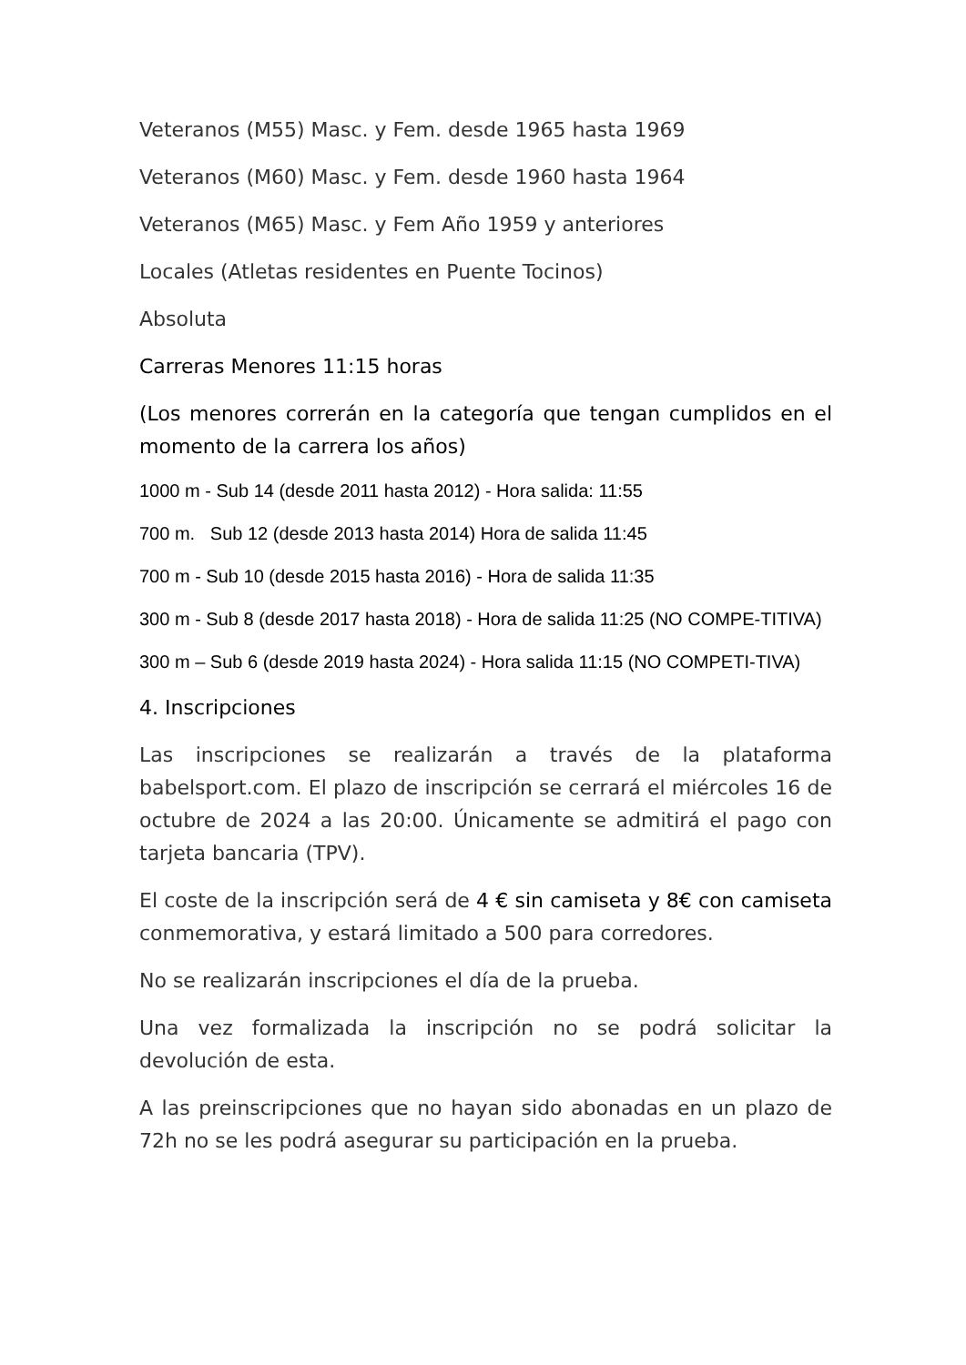Veteranos (M55) Masc. y Fem. desde 1965 hasta 1969
Veteranos (M60) Masc. y Fem. desde 1960 hasta 1964
Veteranos (M65) Masc. y Fem Año 1959 y anteriores
Locales (Atletas residentes en Puente Tocinos)
Absoluta
Carreras Menores 11:15 horas
(Los menores correrán en la categoría que tengan cumplidos en el momento de la carrera los años)
1000 m - Sub 14 (desde 2011 hasta 2012) - Hora salida: 11:55
700 m. Sub 12 (desde 2013 hasta 2014) Hora de salida 11:45
700 m - Sub 10 (desde 2015 hasta 2016) - Hora de salida 11:35
300 m - Sub 8 (desde 2017 hasta 2018) - Hora de salida 11:25 (NO COMPE-TITIVA)
300 m – Sub 6 (desde 2019 hasta 2024) - Hora salida 11:15 (NO COMPETI-TIVA)
4. Inscripciones
Las inscripciones se realizarán a través de la plataforma babelsport.com. El plazo de inscripción se cerrará el miércoles 16 de octubre de 2024 a las 20:00. Únicamente se admitirá el pago con tarjeta bancaria (TPV).
El coste de la inscripción será de 4 € sin camiseta y 8€ con camiseta conmemorativa, y estará limitado a 500 para corredores.
No se realizarán inscripciones el día de la prueba.
Una vez formalizada la inscripción no se podrá solicitar la devolución de esta.
A las preinscripciones que no hayan sido abonadas en un plazo de 72h no se les podrá asegurar su participación en la prueba.